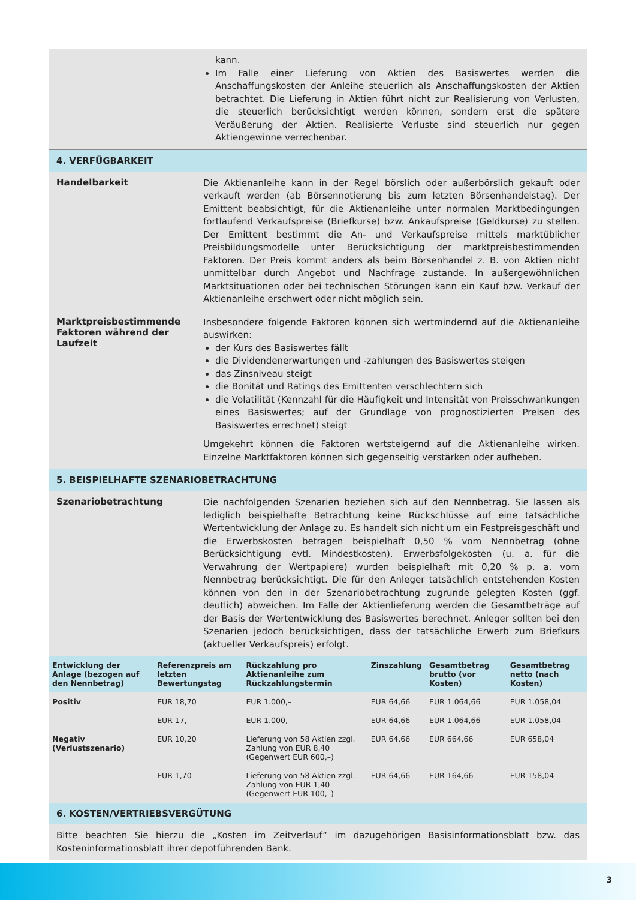kann.
Im Falle einer Lieferung von Aktien des Basiswertes werden die Anschaffungskosten der Anleihe steuerlich als Anschaffungskosten der Aktien betrachtet. Die Lieferung in Aktien führt nicht zur Realisierung von Verlusten, die steuerlich berücksichtigt werden können, sondern erst die spätere Veräußerung der Aktien. Realisierte Verluste sind steuerlich nur gegen Aktiengewinne verrechenbar.
4. VERFÜGBARKEIT
Handelbarkeit
Die Aktienanleihe kann in der Regel börslich oder außerbörslich gekauft oder verkauft werden (ab Börsennotierung bis zum letzten Börsenhandelstag). Der Emittent beabsichtigt, für die Aktienanleihe unter normalen Marktbedingungen fortlaufend Verkaufspreise (Briefkurse) bzw. Ankaufspreise (Geldkurse) zu stellen. Der Emittent bestimmt die An- und Verkaufspreise mittels marktüblicher Preisbildungsmodelle unter Berücksichtigung der marktpreisbestimmenden Faktoren. Der Preis kommt anders als beim Börsenhandel z. B. von Aktien nicht unmittelbar durch Angebot und Nachfrage zustande. In außergewöhnlichen Marktsituationen oder bei technischen Störungen kann ein Kauf bzw. Verkauf der Aktienanleihe erschwert oder nicht möglich sein.
Marktpreisbestimmende Faktoren während der Laufzeit
Insbesondere folgende Faktoren können sich wertmindernd auf die Aktienanleihe auswirken:
der Kurs des Basiswertes fällt
die Dividendenerwartungen und -zahlungen des Basiswertes steigen
das Zinsniveau steigt
die Bonität und Ratings des Emittenten verschlechtern sich
die Volatilität (Kennzahl für die Häufigkeit und Intensität von Preisschwankungen eines Basiswertes; auf der Grundlage von prognostizierten Preisen des Basiswertes errechnet) steigt
Umgekehrt können die Faktoren wertsteigernd auf die Aktienanleihe wirken. Einzelne Marktfaktoren können sich gegenseitig verstärken oder aufheben.
5. BEISPIELHAFTE SZENARIOBETRACHTUNG
Szenariobetrachtung
Die nachfolgenden Szenarien beziehen sich auf den Nennbetrag. Sie lassen als lediglich beispielhafte Betrachtung keine Rückschlüsse auf eine tatsächliche Wertentwicklung der Anlage zu. Es handelt sich nicht um ein Festpreisgeschäft und die Erwerbskosten betragen beispielhaft 0,50 % vom Nennbetrag (ohne Berücksichtigung evtl. Mindestkosten). Erwerbsfolgekosten (u. a. für die Verwahrung der Wertpapiere) wurden beispielhaft mit 0,20 % p. a. vom Nennbetrag berücksichtigt. Die für den Anleger tatsächlich entstehenden Kosten können von den in der Szenariobetrachtung zugrunde gelegten Kosten (ggf. deutlich) abweichen. Im Falle der Aktienlieferung werden die Gesamtbeträge auf der Basis der Wertentwicklung des Basiswertes berechnet. Anleger sollten bei den Szenarien jedoch berücksichtigen, dass der tatsächliche Erwerb zum Briefkurs (aktueller Verkaufspreis) erfolgt.
| Entwicklung der Anlage (bezogen auf den Nennbetrag) | Referenzpreis am letzten Bewertungstag | Rückzahlung pro Aktienanleihe zum Rückzahlungstermin | Zinszahlung | Gesamtbetrag brutto (vor Kosten) | Gesamtbetrag netto (nach Kosten) |
| --- | --- | --- | --- | --- | --- |
| Positiv | EUR 18,70 | EUR 1.000,– | EUR 64,66 | EUR 1.064,66 | EUR 1.058,04 |
| | EUR 17,– | EUR 1.000,– | EUR 64,66 | EUR 1.064,66 | EUR 1.058,04 |
| Negativ (Verlustszenario) | EUR 10,20 | Lieferung von 58 Aktien zzgl. Zahlung von EUR 8,40 (Gegenwert EUR 600,–) | EUR 64,66 | EUR 664,66 | EUR 658,04 |
| | EUR 1,70 | Lieferung von 58 Aktien zzgl. Zahlung von EUR 1,40 (Gegenwert EUR 100,–) | EUR 64,66 | EUR 164,66 | EUR 158,04 |
6. KOSTEN/VERTRIEBSVERGÜTUNG
Bitte beachten Sie hierzu die „Kosten im Zeitverlauf“ im dazugehörigen Basisinformationsblatt bzw. das Kosteninformationsblatt ihrer depotführenden Bank.
3